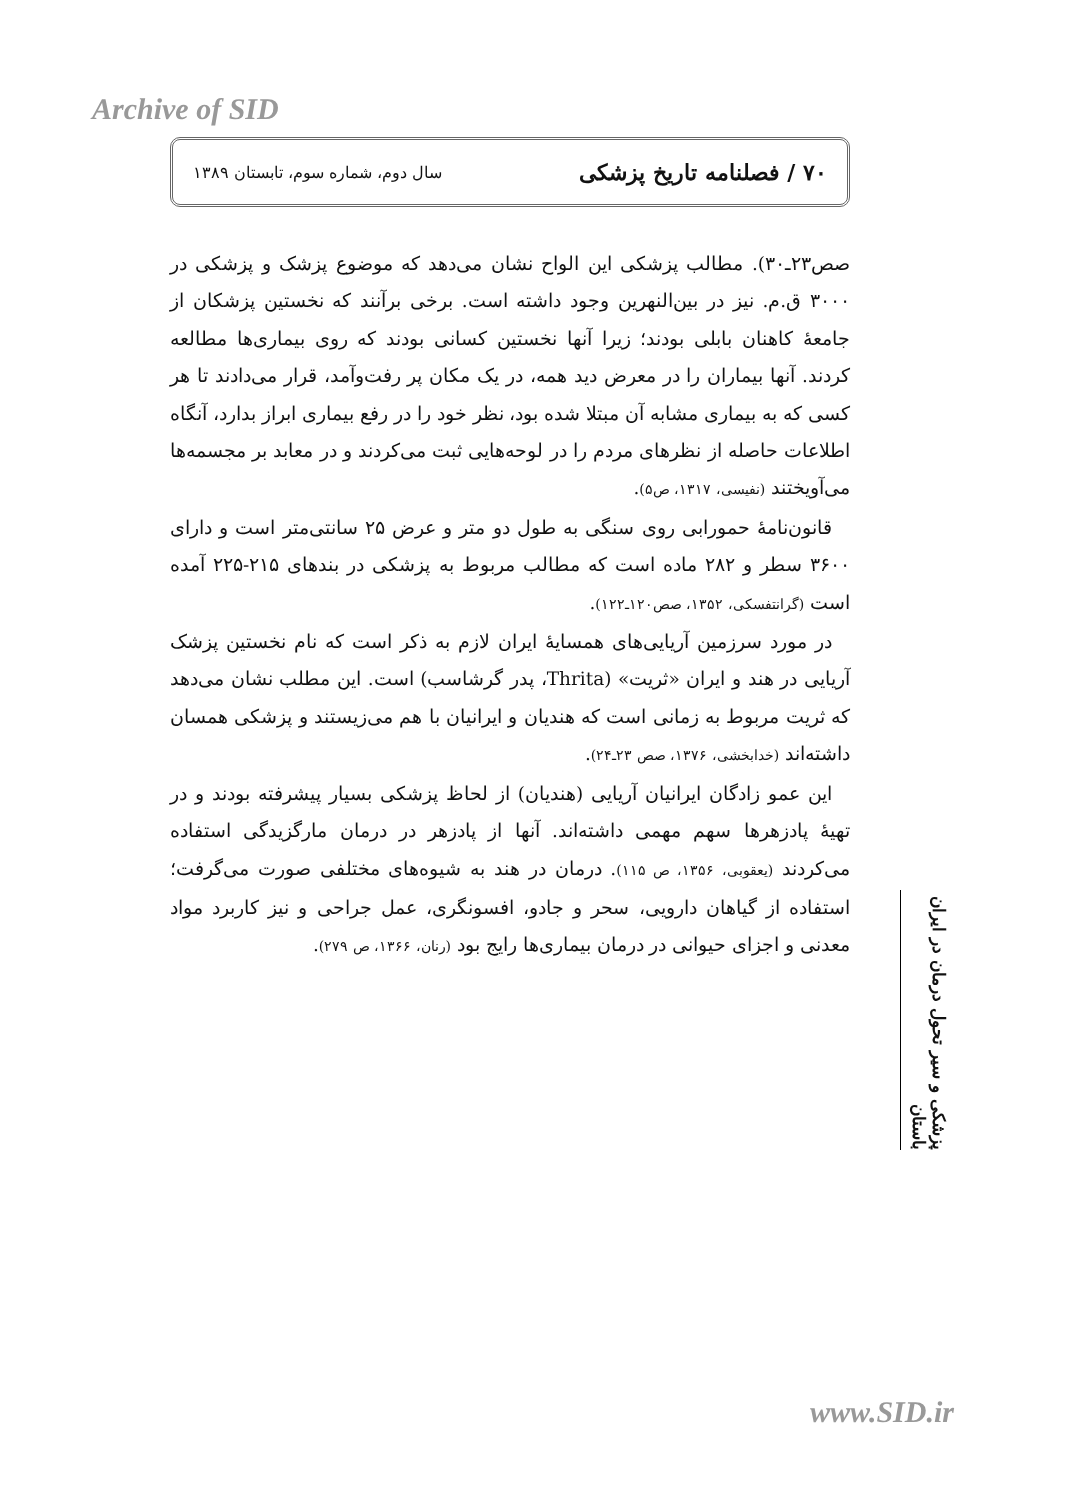Archive of SID
۷۰ / فصلنامه تاریخ پزشکی سال دوم، شماره سوم، تابستان ۱۳۸۹
صص۲۳ـ۳۰). مطالب پزشکی این الواح نشان می‌دهد که موضوع پزشک و پزشکی در ۳۰۰۰ ق.م. نیز در بین‌النهرین وجود داشته است. برخی برآنند که نخستین پزشکان از جامعهٔ کاهنان بابلی بودند؛ زیرا آنها نخستین کسانی بودند که روی بیماری‌ها مطالعه کردند. آنها بیماران را در معرض دید همه، در یک مکان پر رفت‌وآمد، قرار می‌دادند تا هر کسی که به بیماری مشابه آن مبتلا شده بود، نظر خود را در رفع بیماری ابراز بدارد، آنگاه اطلاعات حاصله از نظرهای مردم را در لوحه‌هایی ثبت می‌کردند و در معابد بر مجسمه‌ها می‌آویختند (نفیسی، ۱۳۱۷، ص۵).
قانون‌نامهٔ حمورابی روی سنگی به طول دو متر و عرض ۲۵ سانتی‌متر است و دارای ۳۶۰۰ سطر و ۲۸۲ ماده است که مطالب مربوط به پزشکی در بندهای ۲۱۵-۲۲۵ آمده است (گرانتفسکی، ۱۳۵۲، صص۱۲۰ـ۱۲۲).
در مورد سرزمین آریایی‌های همسایهٔ ایران لازم به ذکر است که نام نخستین پزشک آریایی در هند و ایران «ثریت» (Thrita، پدر گرشاسب) است. این مطلب نشان می‌دهد که ثریت مربوط به زمانی است که هندیان و ایرانیان با هم می‌زیستند و پزشکی همسان داشته‌اند (خدابخشی، ۱۳۷۶، صص ۲۳ـ۲۴).
این عمو زادگان ایرانیان آریایی (هندیان) از لحاظ پزشکی بسیار پیشرفته بودند و در تهیهٔ پادزهرها سهم مهمی داشته‌اند. آنها از پادزهر در درمان مارگزیدگی استفاده می‌کردند (یعقوبی، ۱۳۵۶، ص ۱۱۵). درمان در هند به شیوه‌های مختلفی صورت می‌گرفت؛ استفاده از گیاهان دارویی، سحر و جادو، افسونگری، عمل جراحی و نیز کاربرد مواد معدنی و اجزای حیوانی در درمان بیماری‌ها رایج بود (رنان، ۱۳۶۶، ص ۲۷۹).
پزشکی و سیر تحول درمان در ایران باستان
www.SID.ir